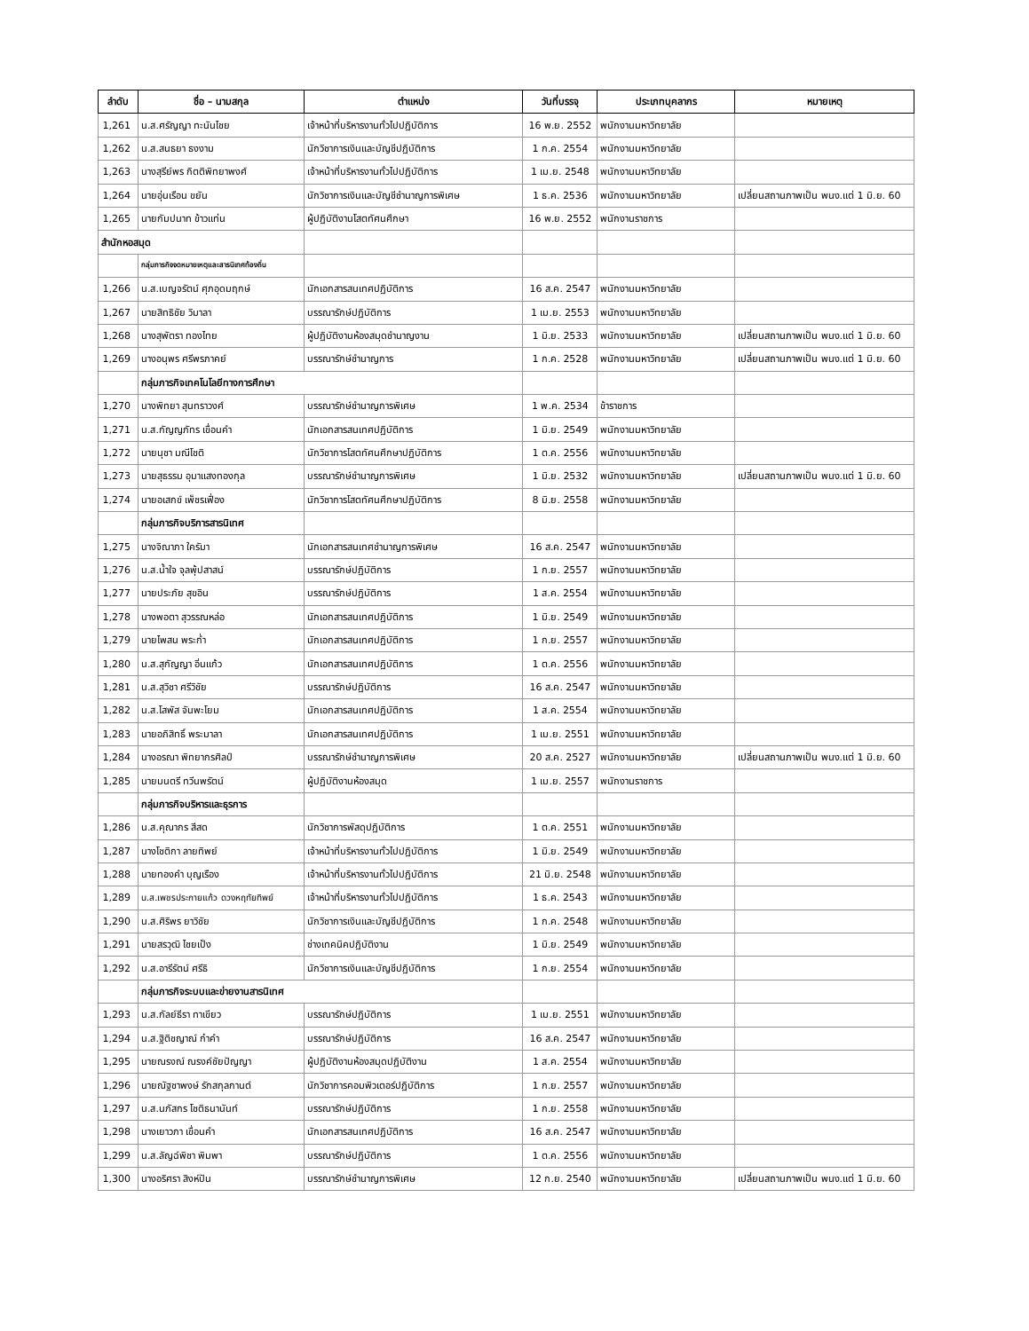| ลำดับ | ชื่อ – นามสกุล | ตำแหน่ง | วันที่บรรจุ | ประเภทบุคลากร | หมายเหตุ |
| --- | --- | --- | --- | --- | --- |
| 1,261 | น.ส.ศรัญญา ทะนันไชย | เจ้าหน้าที่บริหารงานทั่วไปปฏิบัติการ | 16 พ.ย. 2552 | พนักงานมหาวิทยาลัย | |
| 1,262 | น.ส.สนธยา ธงงาม | นักวิชาการเงินและบัญชีปฏิบัติการ | 1 ก.ค. 2554 | พนักงานมหาวิทยาลัย | |
| 1,263 | นางสุรีย์พร กิตติพิทยาพงศ์ | เจ้าหน้าที่บริหารงานทั่วไปปฏิบัติการ | 1 เม.ย. 2548 | พนักงานมหาวิทยาลัย | |
| 1,264 | นายอุ่นเรือน ขยัน | นักวิชาการเงินและบัญชีชำนาญการพิเศษ | 1 ธ.ค. 2536 | พนักงานมหาวิทยาลัย | เปลี่ยนสถานภาพเป็น พนง.แต่ 1 มิ.ย. 60 |
| 1,265 | นายกัมปนาท ข้าวแท่น | ผู้ปฏิบัติงานโสตทัศนศึกษา | 16 พ.ย. 2552 | พนักงานราชการ | |
| สำนักหอสมุด | | | | | |
| | กลุ่มภารกิจจดหมายเหตุและสารนิเทศท้องถิ่น | | | | |
| 1,266 | น.ส.เบญจรัตน์ ศุภอุดมฤกษ์ | นักเอกสารสนเทศปฏิบัติการ | 16 ส.ค. 2547 | พนักงานมหาวิทยาลัย | |
| 1,267 | นายสิทธิชัย วิมาลา | บรรณารักษ์ปฏิบัติการ | 1 เม.ย. 2553 | พนักงานมหาวิทยาลัย | |
| 1,268 | นางสุพัตรา ทองไทย | ผู้ปฏิบัติงานห้องสมุดชำนาญงาน | 1 มิ.ย. 2533 | พนักงานมหาวิทยาลัย | เปลี่ยนสถานภาพเป็น พนง.แต่ 1 มิ.ย. 60 |
| 1,269 | นางอนุพร ศรีพรภาคย์ | บรรณารักษ์ชำนาญการ | 1 ก.ค. 2528 | พนักงานมหาวิทยาลัย | เปลี่ยนสถานภาพเป็น พนง.แต่ 1 มิ.ย. 60 |
| | กลุ่มภารกิจเทคโนโลยีทางการศึกษา | | | | |
| 1,270 | นางพิทยา สุนทราวงศ์ | บรรณารักษ์ชำนาญการพิเศษ | 1 พ.ค. 2534 | ข้าราชการ | |
| 1,271 | น.ส.กัญญภัทร เขื่อนคำ | นักเอกสารสนเทศปฏิบัติการ | 1 มิ.ย. 2549 | พนักงานมหาวิทยาลัย | |
| 1,272 | นายนุชา มณีโชติ | นักวิชาการโสตทัศนศึกษาปฏิบัติการ | 1 ต.ค. 2556 | พนักงานมหาวิทยาลัย | |
| 1,273 | นายสุธรรม อุมาแสงทองกุล | บรรณารักษ์ชำนาญการพิเศษ | 1 มิ.ย. 2532 | พนักงานมหาวิทยาลัย | เปลี่ยนสถานภาพเป็น พนง.แต่ 1 มิ.ย. 60 |
| 1,274 | นายอเสกข์ เพ็ชรเฟื่อง | นักวิชาการโสตทัศนศึกษาปฏิบัติการ | 8 มิ.ย. 2558 | พนักงานมหาวิทยาลัย | |
| | กลุ่มภารกิจบริการสารนิเทศ | | | | |
| 1,275 | นางจิณาภา ใครัมา | นักเอกสารสนเทศชำนาญการพิเศษ | 16 ส.ค. 2547 | พนักงานมหาวิทยาลัย | |
| 1,276 | น.ส.น้ำใจ จุลพุ้ปสาสน์ | บรรณารักษ์ปฏิบัติการ | 1 ก.ย. 2557 | พนักงานมหาวิทยาลัย | |
| 1,277 | นายประภัย สุขอิน | บรรณารักษ์ปฏิบัติการ | 1 ส.ค. 2554 | พนักงานมหาวิทยาลัย | |
| 1,278 | นางพอตา สุวรรณหล่อ | นักเอกสารสนเทศปฏิบัติการ | 1 มิ.ย. 2549 | พนักงานมหาวิทยาลัย | |
| 1,279 | นายไพสน พระก่ำ | นักเอกสารสนเทศปฏิบัติการ | 1 ก.ย. 2557 | พนักงานมหาวิทยาลัย | |
| 1,280 | น.ส.สุกัญญา อิ่นแก้ว | นักเอกสารสนเทศปฏิบัติการ | 1 ต.ค. 2556 | พนักงานมหาวิทยาลัย | |
| 1,281 | น.ส.สุวิชา ศรีวิชัย | บรรณารักษ์ปฏิบัติการ | 16 ส.ค. 2547 | พนักงานมหาวิทยาลัย | |
| 1,282 | น.ส.โสพัส จันพะโยม | นักเอกสารสนเทศปฏิบัติการ | 1 ส.ค. 2554 | พนักงานมหาวิทยาลัย | |
| 1,283 | นายอภิสิทธิ์ พระมาลา | นักเอกสารสนเทศปฏิบัติการ | 1 เม.ย. 2551 | พนักงานมหาวิทยาลัย | |
| 1,284 | นางอรณา พิทยากรศิลป์ | บรรณารักษ์ชำนาญการพิเศษ | 20 ส.ค. 2527 | พนักงานมหาวิทยาลัย | เปลี่ยนสถานภาพเป็น พนง.แต่ 1 มิ.ย. 60 |
| 1,285 | นายมนตรี ทวีนพรัตน์ | ผู้ปฏิบัติงานห้องสมุด | 1 เม.ย. 2557 | พนักงานราชการ | |
| | กลุ่มภารกิจบริหารและธุรการ | | | | |
| 1,286 | น.ส.คุณากร สีสด | นักวิชาการพัสดุปฏิบัติการ | 1 ต.ค. 2551 | พนักงานมหาวิทยาลัย | |
| 1,287 | นางโชติกา ลายทิพย์ | เจ้าหน้าที่บริหารงานทั่วไปปฏิบัติการ | 1 มิ.ย. 2549 | พนักงานมหาวิทยาลัย | |
| 1,288 | นายทองคำ บุญเรือง | เจ้าหน้าที่บริหารงานทั่วไปปฏิบัติการ | 21 มิ.ย. 2548 | พนักงานมหาวิทยาลัย | |
| 1,289 | น.ส.เพชรประกายแก้ว ดวงหฤทัยทิพย์ | เจ้าหน้าที่บริหารงานทั่วไปปฏิบัติการ | 1 ธ.ค. 2543 | พนักงานมหาวิทยาลัย | |
| 1,290 | น.ส.ศิริพร ยาวิชัย | นักวิชาการเงินและบัญชีปฏิบัติการ | 1 ก.ค. 2548 | พนักงานมหาวิทยาลัย | |
| 1,291 | นายสรวุฒิ ไชยเป็ง | ช่างเทคนิคปฏิบัติงาน | 1 มิ.ย. 2549 | พนักงานมหาวิทยาลัย | |
| 1,292 | น.ส.อารีรัตน์ ศรีธิ | นักวิชาการเงินและบัญชีปฏิบัติการ | 1 ก.ย. 2554 | พนักงานมหาวิทยาลัย | |
| | กลุ่มภารกิจระบบและข่ายงานสารนิเทศ | | | | |
| 1,293 | น.ส.กัลย์ธีรา ทาเขียว | บรรณารักษ์ปฏิบัติการ | 1 เม.ย. 2551 | พนักงานมหาวิทยาลัย | |
| 1,294 | น.ส.ฐิติชญาณ์ ก๋าคำ | บรรณารักษ์ปฏิบัติการ | 16 ส.ค. 2547 | พนักงานมหาวิทยาลัย | |
| 1,295 | นายณรงณ์ ณรงค์ชัยปัญญา | ผู้ปฏิบัติงานห้องสมุดปฏิบัติงาน | 1 ส.ค. 2554 | พนักงานมหาวิทยาลัย | |
| 1,296 | นายณัฐชาพงษ์ รักสกุลกานต์ | นักวิชาการคอมพิวเตอร์ปฏิบัติการ | 1 ก.ย. 2557 | พนักงานมหาวิทยาลัย | |
| 1,297 | น.ส.นภัสกร โชติธนานันท์ | บรรณารักษ์ปฏิบัติการ | 1 ก.ย. 2558 | พนักงานมหาวิทยาลัย | |
| 1,298 | นางเยาวภา เขื่อนคำ | นักเอกสารสนเทศปฏิบัติการ | 16 ส.ค. 2547 | พนักงานมหาวิทยาลัย | |
| 1,299 | น.ส.ลัญฉ์พิชา พิมพา | บรรณารักษ์ปฏิบัติการ | 1 ต.ค. 2556 | พนักงานมหาวิทยาลัย | |
| 1,300 | นางอริศรา สิงห์ปัน | บรรณารักษ์ชำนาญการพิเศษ | 12 ก.ย. 2540 | พนักงานมหาวิทยาลัย | เปลี่ยนสถานภาพเป็น พนง.แต่ 1 มิ.ย. 60 |